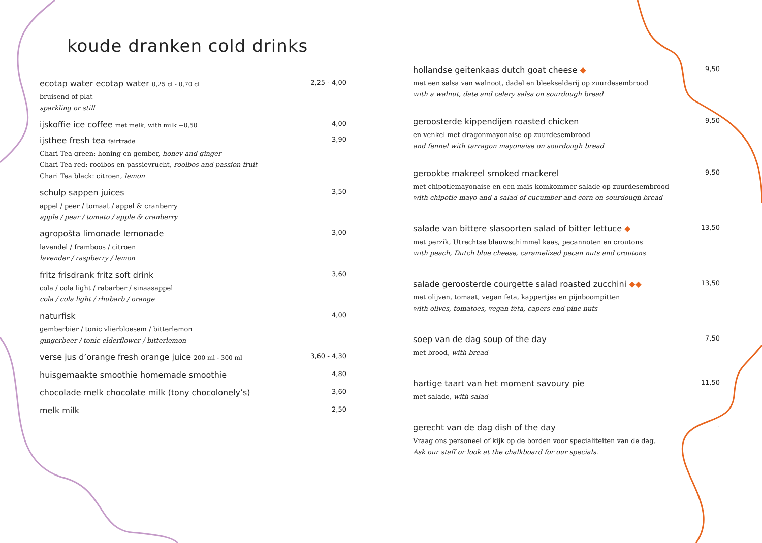koude dranken cold drinks
ecotap water ecotap water 0,25 cl - 0,70 cl 2,25 - 4,00
bruisend of plat
sparkling or still
ijskoffie ice coffee met melk, with milk +0,50 4,00
ijsthee fresh tea fairtrade 3,90
Chari Tea green: honing en gember, honey and ginger
Chari Tea red: rooibos en passievrucht, rooibos and passion fruit
Chari Tea black: citroen, lemon
schulp sappen juices 3,50
appel / peer / tomaat / appel & cranberry
apple / pear / tomato / apple & cranberry
agropošta limonade lemonade 3,00
lavendel / framboos / citroen
lavender / raspberry / lemon
fritz frisdrank fritz soft drink 3,60
cola / cola light / rabarber / sinaasappel
cola / cola light / rhubarb / orange
naturfisk 4,00
gemberbier / tonic vlierbloesem / bitterlemon
gingerbeer / tonic elderflower / bitterlemon
verse jus d’orange fresh orange juice 200 ml - 300 ml 3,60 - 4,30
huisgemaakte smoothie homemade smoothie 4,80
chocolade melk chocolate milk (tony chocolonely’s) 3,60
melk milk 2,50
hollandse geitenkaas dutch goat cheese ◆ 9,50
met een salsa van walnoot, dadel en bleekselderij op zuurdesembrood
with a walnut, date and celery salsa on sourdough bread
geroosterde kippendijen roasted chicken 9,50
en venkel met dragonmayonaise op zuurdesembrood
and fennel with tarragon mayonaise on sourdough bread
gerookte makreel smoked mackerel 9,50
met chipotlemayonaise en een mais-komkommer salade op zuurdesembrood
with chipotle mayo and a salad of cucumber and corn on sourdough bread
salade van bittere slasoorten salad of bitter lettuce ◆ 13,50
met perzik, Utrechtse blauwschimmel kaas, pecannoten en croutons
with peach, Dutch blue cheese, caramelized pecan nuts and croutons
salade geroosterde courgette salad roasted zucchini ◆◆ 13,50
met olijven, tomaat, vegan feta, kappertjes en pijnboompitten
with olives, tomatoes, vegan feta, capers end pine nuts
soep van de dag soup of the day 7,50
met brood, with bread
hartige taart van het moment savoury pie 11,50
met salade, with salad
gerecht van de dag dish of the day -
Vraag ons personeel of kijk op de borden voor specialiteiten van de dag.
Ask our staff or look at the chalkboard for our specials.